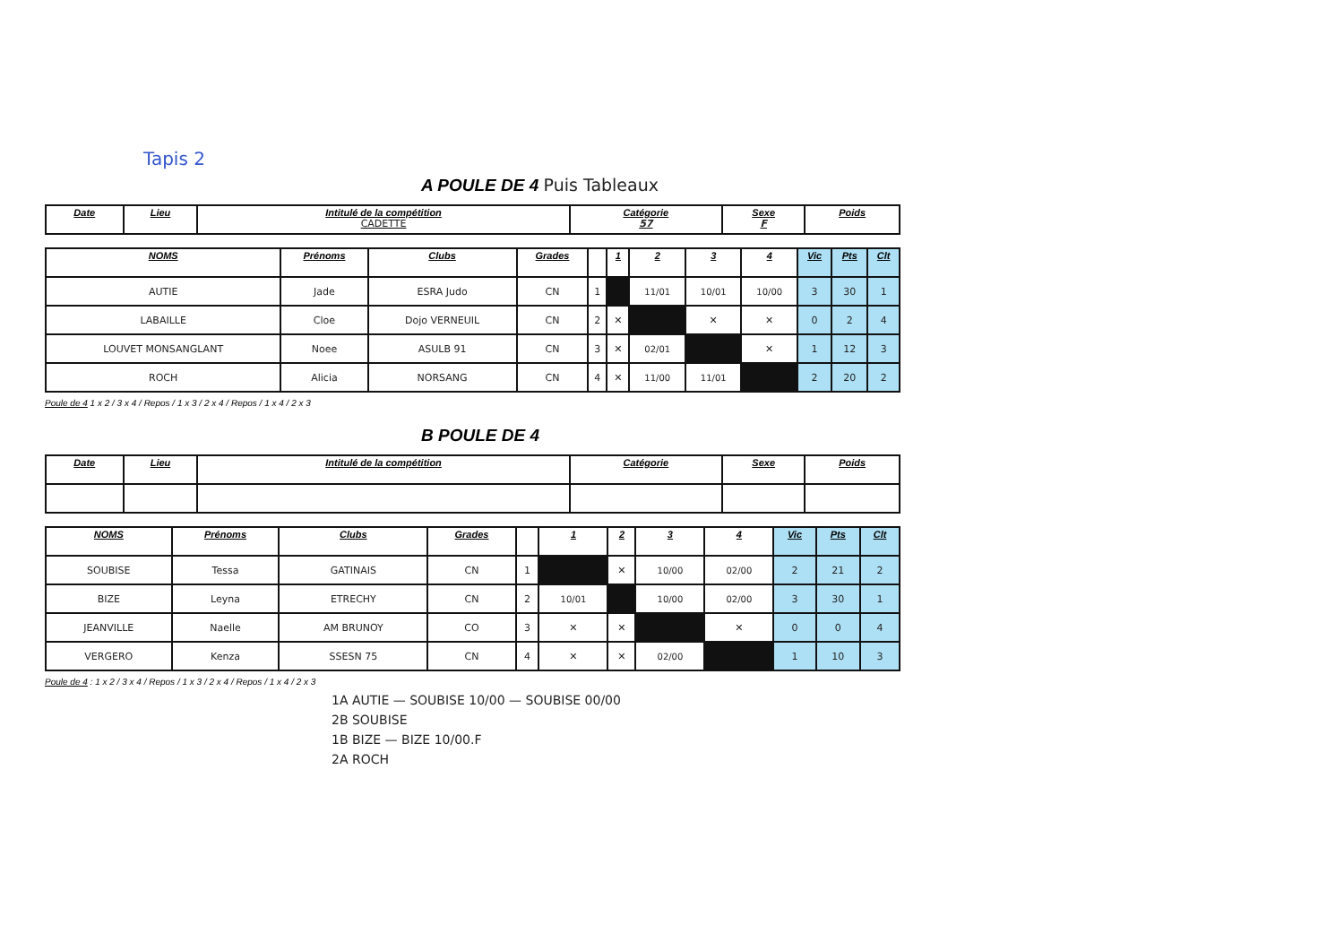Tapis 2
A POULE DE 4 Puis Tableaux
| Date | Lieu | Intitulé de la compétition CADETTE | Catégorie 57 | Sexe F | Poids |
| --- | --- | --- | --- | --- | --- |
| NOMS | Prénoms | Clubs | Grades | | 1 | 2 | 3 | 4 | Vic | Pts | Clt |
| --- | --- | --- | --- | --- | --- | --- | --- | --- | --- | --- | --- |
| AUTIE | Jade | ESRA Judo | CN | 1 | | 11/01 | 10/01 | 10/00 | 3 | 30 | 1 |
| LABAILLE | Cloe | Dojo VERNEUIL | CN | 2 | ✕ | | ✕ | ✕ | 0 | 2 | 4 |
| LOUVET MONSANGLANT | Noee | ASULB 91 | CN | 3 | ✕ | 02/01 | | ✕ | 1 | 12 | 3 |
| ROCH | Alicia | NORSANG | CN | 4 | ✕ | 11/00 | 11/01 | | 2 | 20 | 2 |
Poule de 4 1 x 2 / 3 x 4 / Repos / 1 x 3 / 2 x 4 / Repos / 1 x 4 / 2 x 3
B POULE DE 4
| Date | Lieu | Intitulé de la compétition | Catégorie | Sexe | Poids |
| --- | --- | --- | --- | --- | --- |
| NOMS | Prénoms | Clubs | Grades | | 1 | 2 | 3 | 4 | Vic | Pts | Clt |
| --- | --- | --- | --- | --- | --- | --- | --- | --- | --- | --- | --- |
| SOUBISE | Tessa | GATINAIS | CN | 1 | | ✕ | 10/00 | 02/00 | 2 | 21 | 2 |
| BIZE | Leyna | ETRECHY | CN | 2 | 10/01 | | 10/00 | 02/00 | 3 | 30 | 1 |
| JEANVILLE | Naelle | AM BRUNOY | CO | 3 | ✕ | ✕ | | ✕ | 0 | 0 | 4 |
| VERGERO | Kenza | SSESN 75 | CN | 4 | ✕ | ✕ | 02/00 | | 1 | 10 | 3 |
Poule de 4 : 1 x 2 / 3 x 4 / Repos / 1 x 3 / 2 x 4 / Repos / 1 x 4 / 2 x 3
1A AUTIE — SOUBISE 10/00 — SOUBISE 00/00
2B SOUBISE
1B BIZE — BIZE 10/00.F
2A ROCH